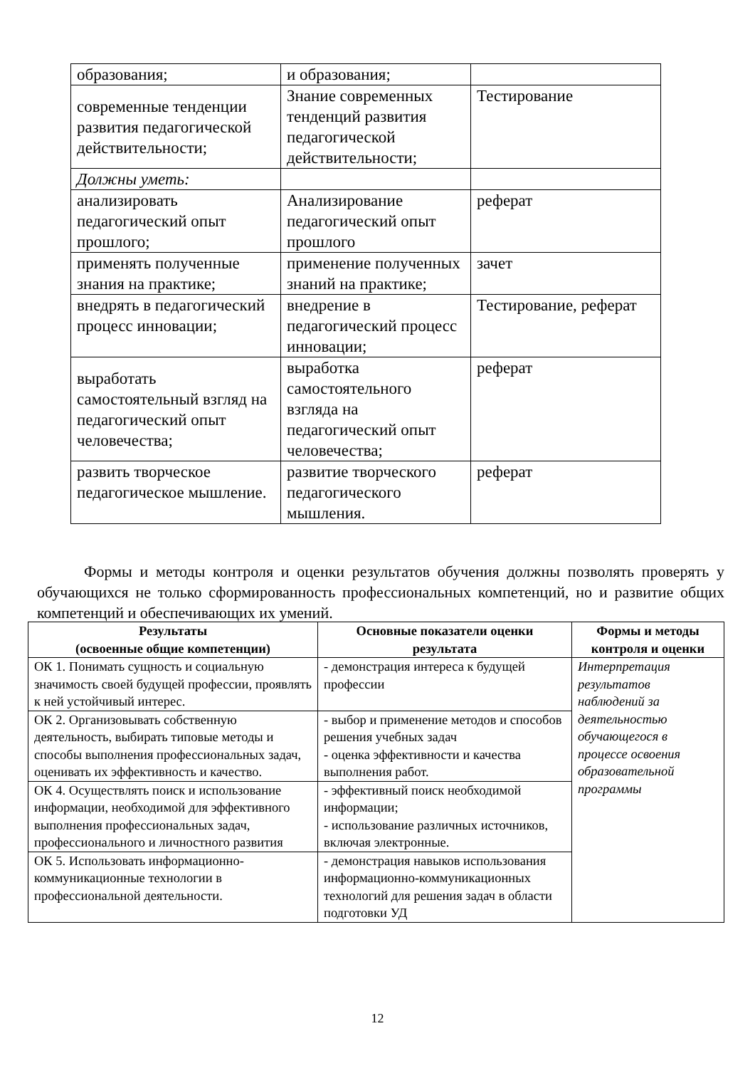| образования; | и образования; | |
| современные тенденции развития педагогической действительности; | Знание современных тенденций развития педагогической действительности; | Тестирование |
| Должны уметь: | | |
| анализировать педагогический опыт прошлого; | Анализирование педагогический опыт прошлого | реферат |
| применять полученные знания на практике; | применение полученных знаний на практике; | зачет |
| внедрять в педагогический процесс инновации; | внедрение в педагогический процесс инновации; | Тестирование, реферат |
| выработать самостоятельный взгляд на педагогический опыт человечества; | выработка самостоятельного взгляда на педагогический опыт человечества; | реферат |
| развить творческое педагогическое мышление. | развитие творческого педагогического мышления. | реферат |
Формы и методы контроля и оценки результатов обучения должны позволять проверять у обучающихся не только сформированность профессиональных компетенций, но и развитие общих компетенций и обеспечивающих их умений.
| Результаты (освоенные общие компетенции) | Основные показатели оценки результата | Формы и методы контроля и оценки |
| --- | --- | --- |
| ОК 1. Понимать сущность и социальную значимость своей будущей профессии, проявлять к ней устойчивый интерес. | - демонстрация интереса к будущей профессии | Интерпретация результатов наблюдений за деятельностью обучающегося в процессе освоения образовательной программы |
| ОК 2. Организовывать собственную деятельность, выбирать типовые методы и способы выполнения профессиональных задач, оценивать их эффективность и качество. | - выбор и применение методов и способов решения учебных задач - оценка эффективности и качества выполнения работ. | |
| ОК 4. Осуществлять поиск и использование информации, необходимой для эффективного выполнения профессиональных задач, профессионального и личностного развития | - эффективный поиск необходимой информации; - использование различных источников, включая электронные. | |
| ОК 5. Использовать информационно-коммуникационные технологии в профессиональной деятельности. | - демонстрация навыков использования информационно-коммуникационных технологий для решения задач в области подготовки УД | |
12